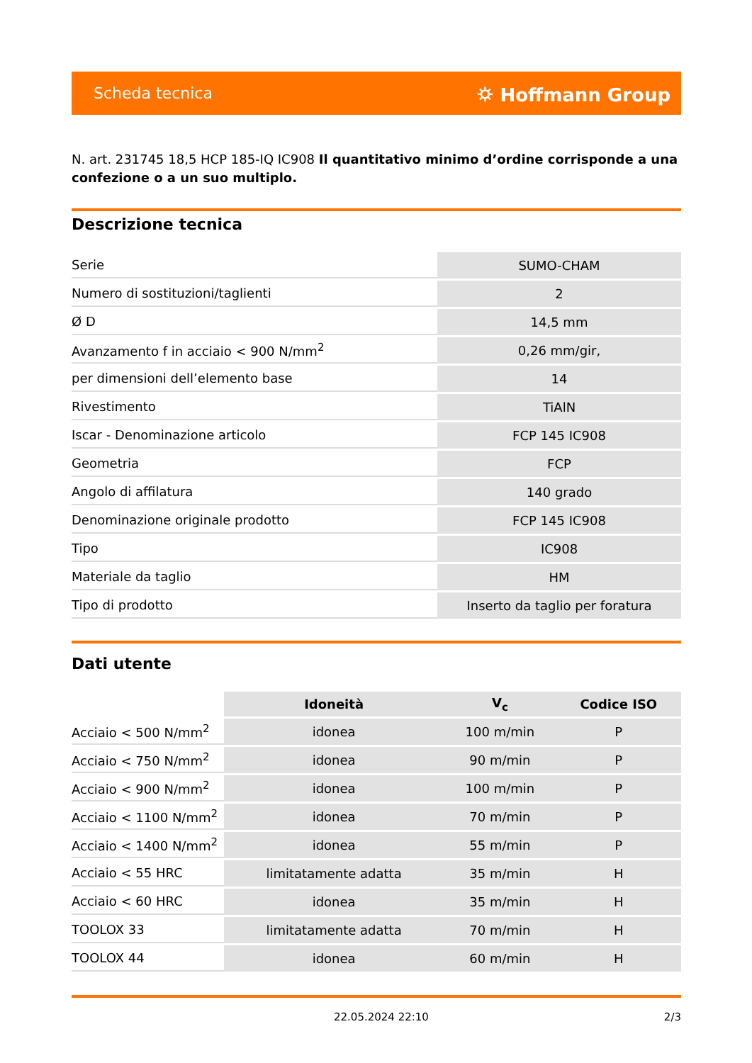Scheda tecnica ⛭ Hoffmann Group
N. art. 231745 18,5 HCP 185-IQ IC908 Il quantitativo minimo d’ordine corrisponde a una confezione o a un suo multiplo.
Descrizione tecnica
| Serie | SUMO-CHAM |
| Numero di sostituzioni/taglienti | 2 |
| Ø D | 14,5 mm |
| Avanzamento f in acciaio < 900 N/mm<sup>2</sup> | 0,26 mm/gir, |
| per dimensioni dell’elemento base | 14 |
| Rivestimento | TiAlN |
| Iscar - Denominazione articolo | FCP 145 IC908 |
| Geometria | FCP |
| Angolo di affilatura | 140 grado |
| Denominazione originale prodotto | FCP 145 IC908 |
| Tipo | IC908 |
| Materiale da taglio | HM |
| Tipo di prodotto | Inserto da taglio per foratura |
Dati utente
| | Idoneità | V<sub>c</sub> | Codice ISO |
| --- | --- | --- | --- |
| Acciaio < 500 N/mm<sup>2</sup> | idonea | 100 m/min | P |
| Acciaio < 750 N/mm<sup>2</sup> | idonea | 90 m/min | P |
| Acciaio < 900 N/mm<sup>2</sup> | idonea | 100 m/min | P |
| Acciaio < 1100 N/mm<sup>2</sup> | idonea | 70 m/min | P |
| Acciaio < 1400 N/mm<sup>2</sup> | idonea | 55 m/min | P |
| Acciaio < 55 HRC | limitatamente adatta | 35 m/min | H |
| Acciaio < 60 HRC | idonea | 35 m/min | H |
| TOOLOX 33 | limitatamente adatta | 70 m/min | H |
| TOOLOX 44 | idonea | 60 m/min | H |
22.05.2024 22:10 2/3